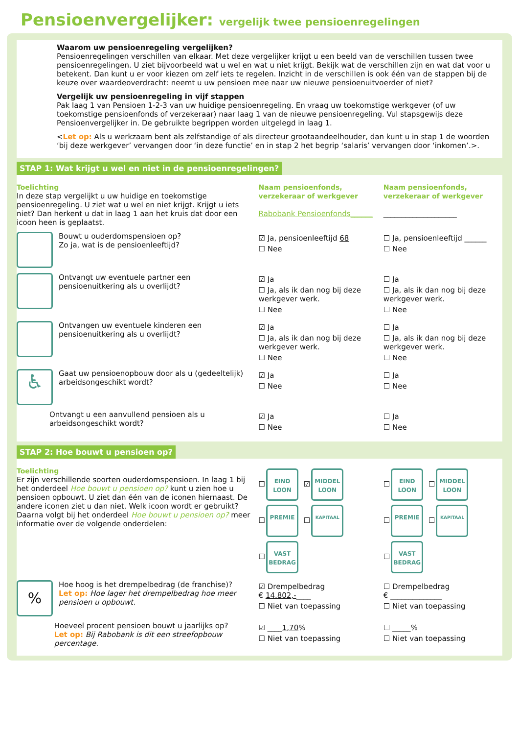Pensioenvergelijker: vergelijk twee pensioenregelingen
Waarom uw pensioenregeling vergelijken?
Pensioenregelingen verschillen van elkaar. Met deze vergelijker krijgt u een beeld van de verschillen tussen twee pensioenregelingen. U ziet bijvoorbeeld wat u wel en wat u niet krijgt. Bekijk wat de verschillen zijn en wat dat voor u betekent. Dan kunt u er voor kiezen om zelf iets te regelen. Inzicht in de verschillen is ook één van de stappen bij de keuze over waardeoverdracht: neemt u uw pensioen mee naar uw nieuwe pensioenuitvoerder of niet?
Vergelijk uw pensioenregeling in vijf stappen
Pak laag 1 van Pensioen 1-2-3 van uw huidige pensioenregeling. En vraag uw toekomstige werkgever (of uw toekomstige pensioenfonds of verzekeraar) naar laag 1 van de nieuwe pensioenregeling. Vul stapsgewijs deze Pensioenvergelijker in. De gebruikte begrippen worden uitgelegd in laag 1.
<Let op: Als u werkzaam bent als zelfstandige of als directeur grootaandeelhouder, dan kunt u in stap 1 de woorden ‘bij deze werkgever’ vervangen door ‘in deze functie’ en in stap 2 het begrip ‘salaris’ vervangen door ‘inkomen’.>.
STAP 1: Wat krijgt u wel en niet in de pensioenregelingen?
Toelichting
In deze stap vergelijkt u uw huidige en toekomstige pensioenregeling. U ziet wat u wel en niet krijgt. Krijgt u iets niet? Dan herkent u dat in laag 1 aan het kruis dat door een icoon heen is geplaatst.
Naam pensioenfonds, verzekeraar of werkgever
Rabobank Pensioenfonds______
Naam pensioenfonds, verzekeraar of werkgever
____________________
Bouwt u ouderdomspensioen op?
Zo ja, wat is de pensioenleeftijd?
☑ Ja, pensioenleeftijd 68
☐ Nee
☐ Ja, pensioenleeftijd ______
☐ Nee
Ontvangt uw eventuele partner een pensioenuitkering als u overlijdt?
☑ Ja
☐ Ja, als ik dan nog bij deze werkgever werk.
☐ Nee
☐ Ja
☐ Ja, als ik dan nog bij deze werkgever werk.
☐ Nee
Ontvangen uw eventuele kinderen een pensioenuitkering als u overlijdt?
☑ Ja
☐ Ja, als ik dan nog bij deze werkgever werk.
☐ Nee
☐ Ja
☐ Ja, als ik dan nog bij deze werkgever werk.
☐ Nee
♿
Gaat uw pensioenopbouw door als u (gedeeltelijk) arbeidsongeschikt wordt?
☑ Ja
☐ Nee
☐ Ja
☐ Nee
Ontvangt u een aanvullend pensioen als u arbeidsongeschikt wordt?
☑ Ja
☐ Nee
☐ Ja
☐ Nee
STAP 2: Hoe bouwt u pensioen op?
Toelichting
Er zijn verschillende soorten ouderdomspensioen. In laag 1 bij het onderdeel Hoe bouwt u pensioen op? kunt u zien hoe u pensioen opbouwt. U ziet dan één van de iconen hiernaast. De andere iconen ziet u dan niet. Welk icoon wordt er gebruikt?
Daarna volgt bij het onderdeel Hoe bouwt u pensioen op? meer informatie over de volgende onderdelen:
☐ EIND
LOON ☑ MIDDEL
LOON
☐ PREMIE ☐ KAPITAAL
☐ VAST
BEDRAG
☐ EIND
LOON ☐ MIDDEL
LOON
☐ PREMIE ☐ KAPITAAL
☐ VAST
BEDRAG
%
Hoe hoog is het drempelbedrag (de franchise)?
Let op: Hoe lager het drempelbedrag hoe meer pensioen u opbouwt.
☑ Drempelbedrag
€ 14.802,-____
☐ Niet van toepassing
☐ Drempelbedrag
€ ______________
☐ Niet van toepassing
Hoeveel procent pensioen bouwt u jaarlijks op?
Let op: Bij Rabobank is dit een streefopbouw percentage.
☑ ____1,70%
☐ Niet van toepassing
☐ _____%
☐ Niet van toepassing